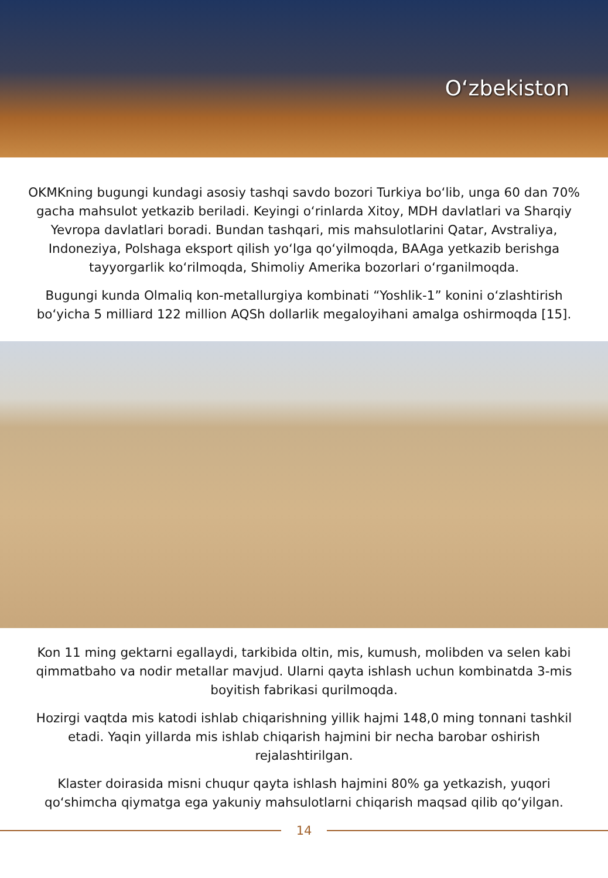O‘zbekiston
OKMKning bugungi kundagi asosiy tashqi savdo bozori Turkiya bo‘lib, unga 60 dan 70% gacha mahsulot yetkazib beriladi. Keyingi o‘rinlarda Xitoy, MDH davlatlari va Sharqiy Yevropa davlatlari boradi. Bundan tashqari, mis mahsulotlarini Qatar, Avstraliya, Indoneziya, Polshaga eksport qilish yo‘lga qo‘yilmoqda, BAAga yetkazib berishga tayyorgarlik ko‘rilmoqda, Shimoliy Amerika bozorlari o‘rganilmoqda.
Bugungi kunda Olmaliq kon-metallurgiya kombinati “Yoshlik-1” konini o‘zlashtirish bo‘yicha 5 milliard 122 million AQSh dollarlik megaloyihani amalga oshirmoqda [15].
Kon 11 ming gektarni egallaydi, tarkibida oltin, mis, kumush, molibden va selen kabi qimmatbaho va nodir metallar mavjud. Ularni qayta ishlash uchun kombinatda 3-mis boyitish fabrikasi qurilmoqda.
Hozirgi vaqtda mis katodi ishlab chiqarishning yillik hajmi 148,0 ming tonnani tashkil etadi. Yaqin yillarda mis ishlab chiqarish hajmini bir necha barobar oshirish rejalashtirilgan.
Klaster doirasida misni chuqur qayta ishlash hajmini 80% ga yetkazish, yuqori qo‘shimcha qiymatga ega yakuniy mahsulotlarni chiqarish maqsad qilib qo‘yilgan.
14